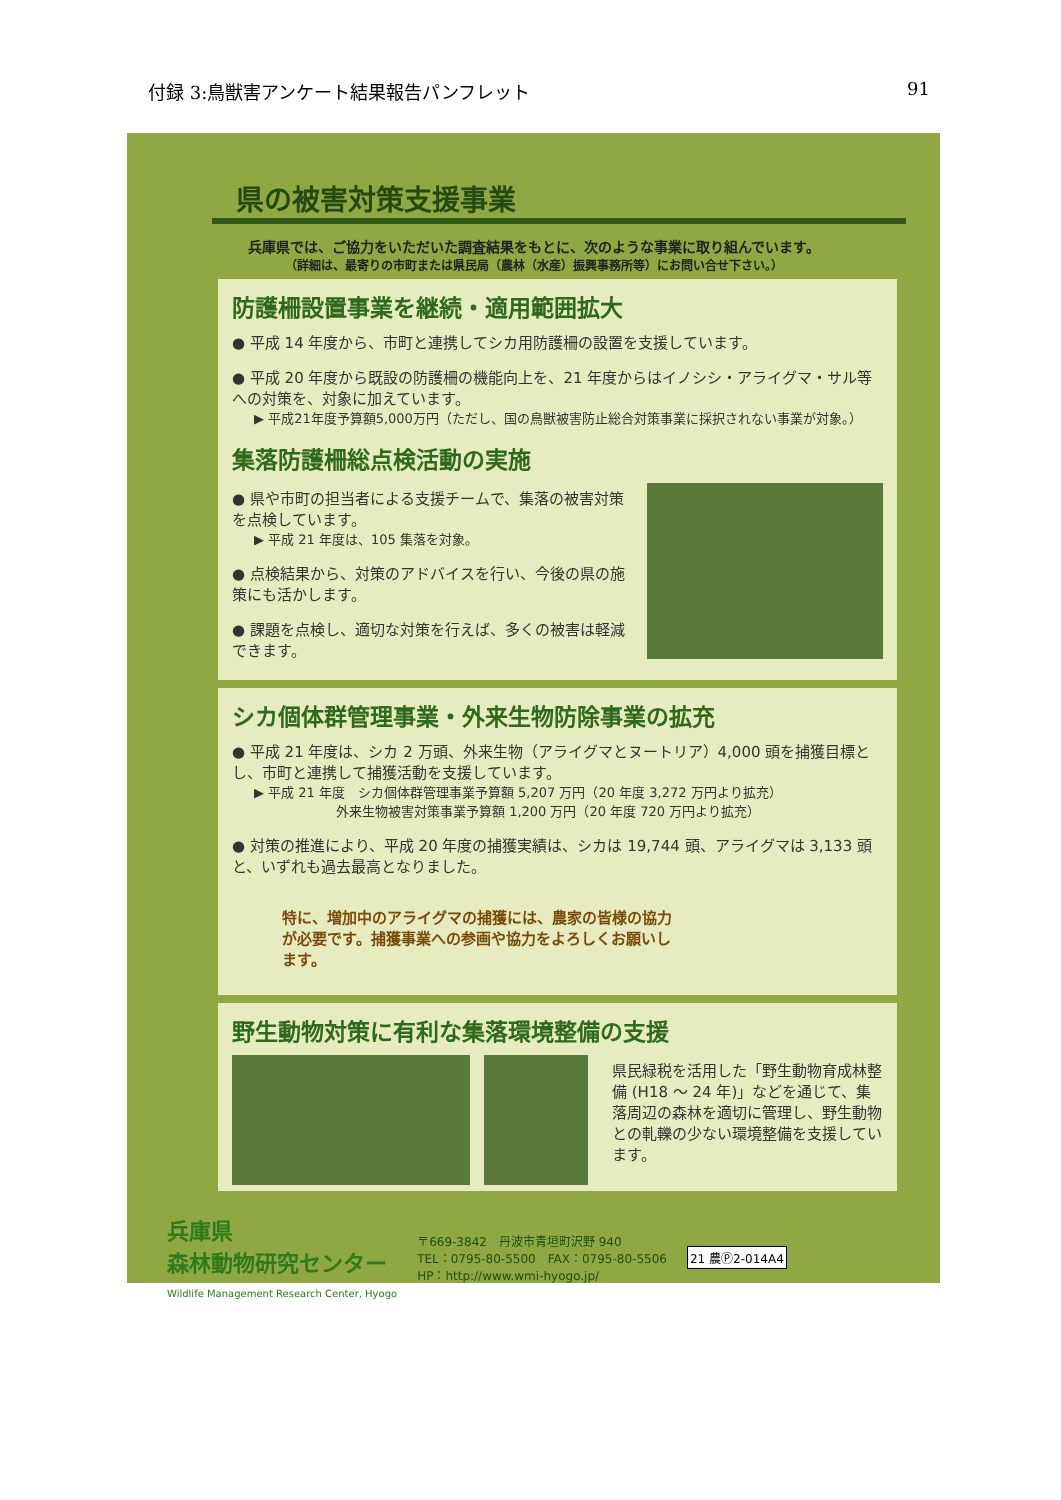付録 3:鳥獣害アンケート結果報告パンフレット 91
県の被害対策支援事業
兵庫県では、ご協力をいただいた調査結果をもとに、次のような事業に取り組んでいます。
（詳細は、最寄りの市町または県民局（農林（水産）振興事務所等）にお問い合せ下さい。）
防護柵設置事業を継続・適用範囲拡大
● 平成 14 年度から、市町と連携してシカ用防護柵の設置を支援しています。
● 平成 20 年度から既設の防護柵の機能向上を、21 年度からはイノシシ・アライグマ・サル等への対策を、対象に加えています。
▶ 平成21年度予算額5,000万円（ただし、国の鳥獣被害防止総合対策事業に採択されない事業が対象。）
集落防護柵総点検活動の実施
● 県や市町の担当者による支援チームで、集落の被害対策を点検しています。
▶ 平成 21 年度は、105 集落を対象。
● 点検結果から、対策のアドバイスを行い、今後の県の施策にも活かします。
● 課題を点検し、適切な対策を行えば、多くの被害は軽減できます。
シカ個体群管理事業・外来生物防除事業の拡充
● 平成 21 年度は、シカ 2 万頭、外来生物（アライグマとヌートリア）4,000 頭を捕獲目標とし、市町と連携して捕獲活動を支援しています。
▶ 平成 21 年度　シカ個体群管理事業予算額 5,207 万円（20 年度 3,272 万円より拡充）
　　　　　　　　外来生物被害対策事業予算額 1,200 万円（20 年度 720 万円より拡充）
● 対策の推進により、平成 20 年度の捕獲実績は、シカは 19,744 頭、アライグマは 3,133 頭と、いずれも過去最高となりました。
特に、増加中のアライグマの捕獲には、農家の皆様の協力が必要です。捕獲事業への参画や協力をよろしくお願いします。
野生動物対策に有利な集落環境整備の支援
県民緑税を活用した「野生動物育成林整備 (H18 ～ 24 年)」などを通じて、集落周辺の森林を適切に管理し、野生動物との軋轢の少ない環境整備を支援しています。
兵庫県
森林動物研究センター
Wildlife Management Research Center, Hyogo
〒669-3842　丹波市青垣町沢野 940
TEL：0795-80-5500　FAX：0795-80-5506
HP：http://www.wmi-hyogo.jp/
21 農Ⓟ2-014A4